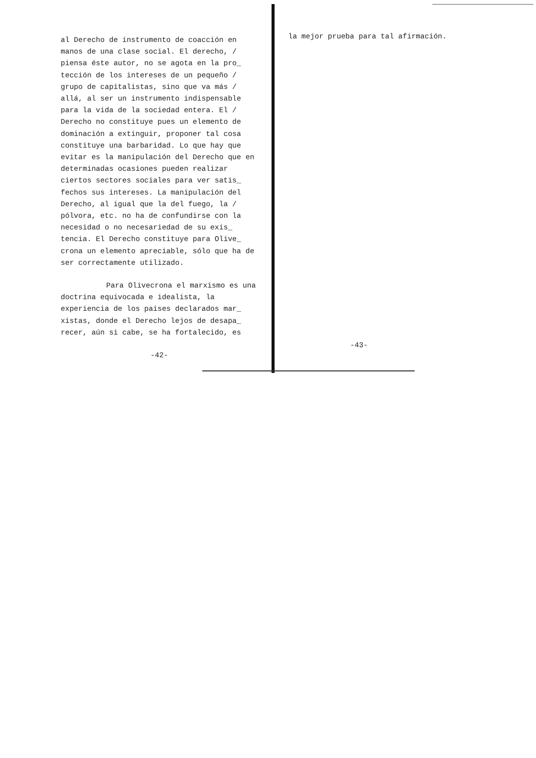al Derecho de instrumento de coacción en manos de una clase social. El derecho, / piensa éste autor, no se agota en la pro_ tección de los intereses de un pequeño / grupo de capitalistas, sino que va más / allá, al ser un instrumento indispensable para la vida de la sociedad entera. El / Derecho no constituye pues un elemento de dominación a extinguir, proponer tal cosa constituye una barbaridad. Lo que hay que evitar es la manipulación del Derecho que en determinadas ocasiones pueden realizar ciertos sectores sociales para ver satis_ fechos sus intereses. La manipulación del Derecho, al igual que la del fuego, la / pólvora, etc. no ha de confundirse con la necesidad o no necesariedad de su exis_ tencia. El Derecho constituye para Olive_ crona un elemento apreciable, sólo que ha de ser correctamente utilizado.
Para Olivecrona el marxismo es una doctrina equivocada e idealista, la experiencia de los paises declarados mar_ xistas, donde el Derecho lejos de desapa_ recer, aún si cabe, se ha fortalecido, es
-42-
la mejor prueba para tal afirmación.
-43-